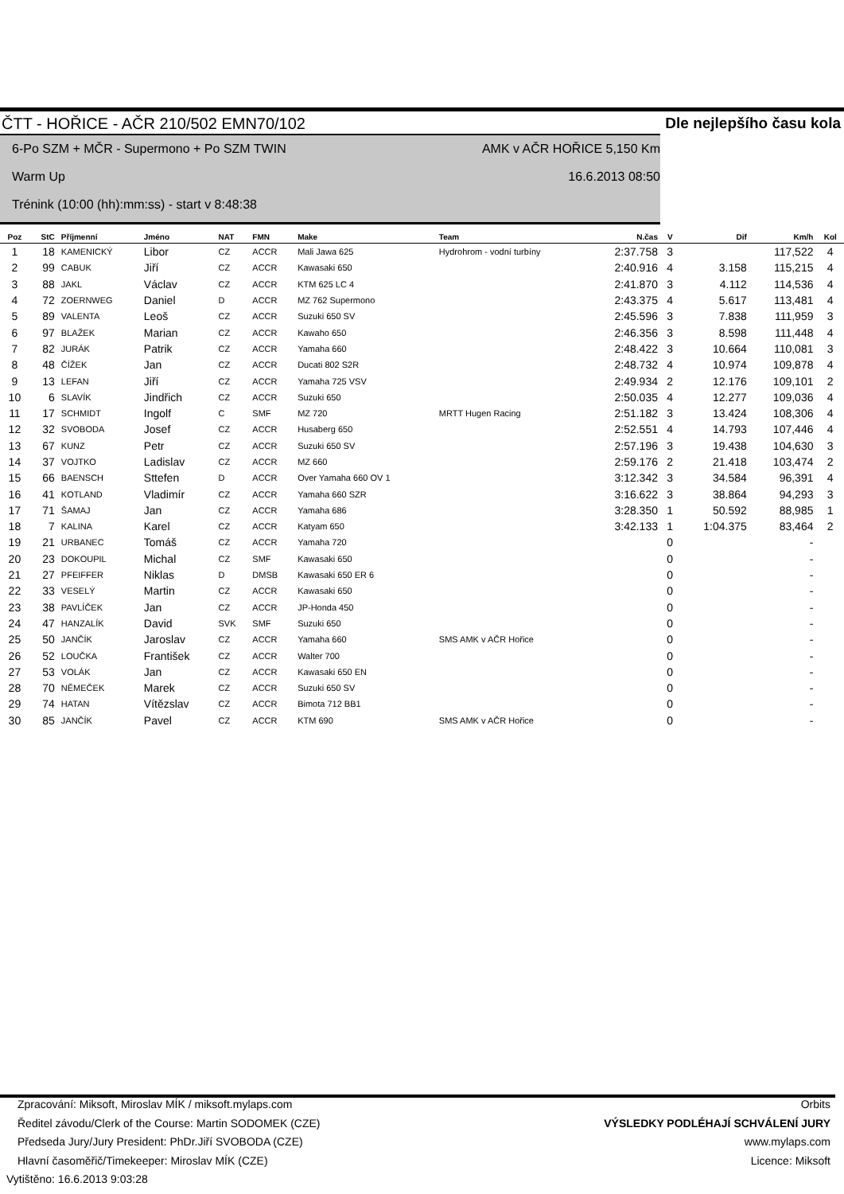ČTT - HOŘICE - AČR 210/502 EMN70/102 Dle nejlepšího času kola
6-Po SZM + MČR - Supermono + Po SZM TWIN AMK v AČR HOŘICE 5,150 Km
Warm Up 16.6.2013 08:50
Trénink (10:00 (hh):mm:ss) - start v 8:48:38
| Poz | StC | Příjmenní | Jméno | NAT | FMN | Make | Team | N.čas | V | Dif | Km/h | Kol |
| --- | --- | --- | --- | --- | --- | --- | --- | --- | --- | --- | --- | --- |
| 1 | 18 | KAMENICKÝ | Libor | CZ | ACCR | Mali Jawa 625 | Hydrohrom - vodní turbíny | 2:37.758 | 3 | | 117,522 | 4 |
| 2 | 99 | CABUK | Jiří | CZ | ACCR | Kawasaki 650 | | 2:40.916 | 4 | 3.158 | 115,215 | 4 |
| 3 | 88 | JAKL | Václav | CZ | ACCR | KTM 625 LC 4 | | 2:41.870 | 3 | 4.112 | 114,536 | 4 |
| 4 | 72 | ZOERNWEG | Daniel | D | ACCR | MZ 762 Supermono | | 2:43.375 | 4 | 5.617 | 113,481 | 4 |
| 5 | 89 | VALENTA | Leoš | CZ | ACCR | Suzuki 650 SV | | 2:45.596 | 3 | 7.838 | 111,959 | 3 |
| 6 | 97 | BLAŽEK | Marian | CZ | ACCR | Kawaho 650 | | 2:46.356 | 3 | 8.598 | 111,448 | 4 |
| 7 | 82 | JURÁK | Patrik | CZ | ACCR | Yamaha 660 | | 2:48.422 | 3 | 10.664 | 110,081 | 3 |
| 8 | 48 | ČÍŽEK | Jan | CZ | ACCR | Ducati 802 S2R | | 2:48.732 | 4 | 10.974 | 109,878 | 4 |
| 9 | 13 | LEFAN | Jiří | CZ | ACCR | Yamaha 725 VSV | | 2:49.934 | 2 | 12.176 | 109,101 | 2 |
| 10 | 6 | SLAVÍK | Jindřich | CZ | ACCR | Suzuki 650 | | 2:50.035 | 4 | 12.277 | 109,036 | 4 |
| 11 | 17 | SCHMIDT | Ingolf | C | SMF | MZ 720 | MRTT Hugen Racing | 2:51.182 | 3 | 13.424 | 108,306 | 4 |
| 12 | 32 | SVOBODA | Josef | CZ | ACCR | Husaberg 650 | | 2:52.551 | 4 | 14.793 | 107,446 | 4 |
| 13 | 67 | KUNZ | Petr | CZ | ACCR | Suzuki 650 SV | | 2:57.196 | 3 | 19.438 | 104,630 | 3 |
| 14 | 37 | VOJTKO | Ladislav | CZ | ACCR | MZ 660 | | 2:59.176 | 2 | 21.418 | 103,474 | 2 |
| 15 | 66 | BAENSCH | Sttefen | D | ACCR | Over Yamaha 660 OV 1 | | 3:12.342 | 3 | 34.584 | 96,391 | 4 |
| 16 | 41 | KOTLAND | Vladimír | CZ | ACCR | Yamaha 660 SZR | | 3:16.622 | 3 | 38.864 | 94,293 | 3 |
| 17 | 71 | ŠAMAJ | Jan | CZ | ACCR | Yamaha 686 | | 3:28.350 | 1 | 50.592 | 88,985 | 1 |
| 18 | 7 | KALINA | Karel | CZ | ACCR | Katyam 650 | | 3:42.133 | 1 | 1:04.375 | 83,464 | 2 |
| 19 | 21 | URBANEC | Tomáš | CZ | ACCR | Yamaha 720 | | | 0 | | - | |
| 20 | 23 | DOKOUPIL | Michal | CZ | SMF | Kawasaki 650 | | | 0 | | - | |
| 21 | 27 | PFEIFFER | Niklas | D | DMSB | Kawasaki 650 ER 6 | | | 0 | | - | |
| 22 | 33 | VESELÝ | Martin | CZ | ACCR | Kawasaki 650 | | | 0 | | - | |
| 23 | 38 | PAVLÍČEK | Jan | CZ | ACCR | JP-Honda 450 | | | 0 | | - | |
| 24 | 47 | HANZALÍK | David | SVK | SMF | Suzuki 650 | | | 0 | | - | |
| 25 | 50 | JANČÍK | Jaroslav | CZ | ACCR | Yamaha 660 | SMS AMK v AČR Hořice | | 0 | | - | |
| 26 | 52 | LOUČKA | František | CZ | ACCR | Walter 700 | | | 0 | | - | |
| 27 | 53 | VOLÁK | Jan | CZ | ACCR | Kawasaki 650 EN | | | 0 | | - | |
| 28 | 70 | NĚMEČEK | Marek | CZ | ACCR | Suzuki 650 SV | | | 0 | | - | |
| 29 | 74 | HATAN | Vítězslav | CZ | ACCR | Bimota 712 BB1 | | | 0 | | - | |
| 30 | 85 | JANČÍK | Pavel | CZ | ACCR | KTM 690 | SMS AMK v AČR Hořice | | 0 | | - | |
Zpracování: Miksoft, Miroslav MÍK / miksoft.mylaps.com Orbits
Ředitel závodu/Clerk of the Course: Martin SODOMEK (CZE) VÝSLEDKY PODLÉHAJÍ SCHVÁLENÍ JURY
Předseda Jury/Jury President: PhDr.Jiří SVOBODA (CZE) www.mylaps.com
Hlavní časoměřič/Timekeeper: Miroslav MÍK (CZE) Licence: Miksoft
Vytištěno: 16.6.2013 9:03:28